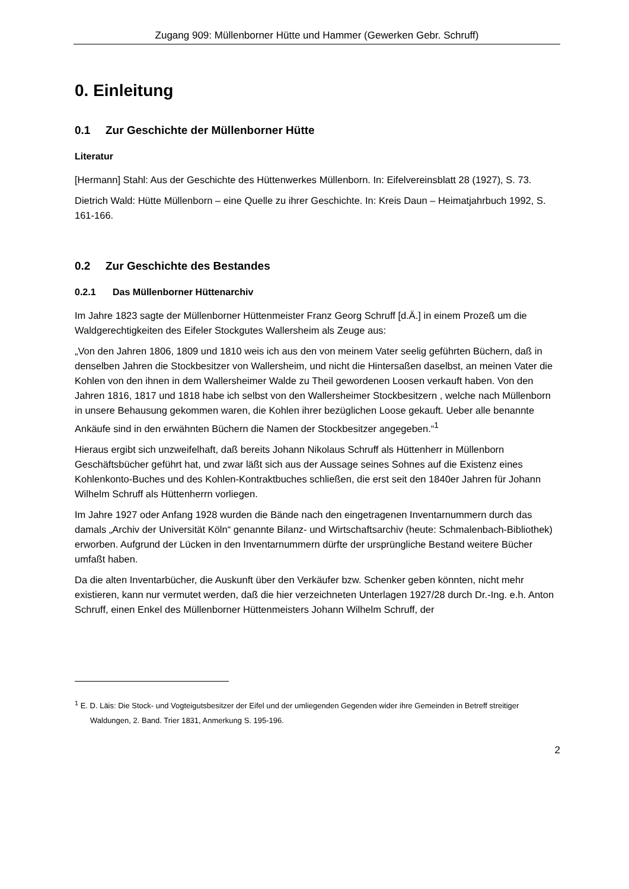Zugang 909: Müllenborner Hütte und Hammer (Gewerken Gebr. Schruff)
0. Einleitung
0.1 Zur Geschichte der Müllenborner Hütte
Literatur
[Hermann] Stahl: Aus der Geschichte des Hüttenwerkes Müllenborn. In: Eifelvereinsblatt 28 (1927), S. 73.
Dietrich Wald: Hütte Müllenborn – eine Quelle zu ihrer Geschichte. In: Kreis Daun – Heimatjahrbuch 1992, S. 161-166.
0.2 Zur Geschichte des Bestandes
0.2.1 Das Müllenborner Hüttenarchiv
Im Jahre 1823 sagte der Müllenborner Hüttenmeister Franz Georg Schruff [d.Ä.] in einem Prozeß um die Waldgerechtigkeiten des Eifeler Stockgutes Wallersheim als Zeuge aus:
„Von den Jahren 1806, 1809 und 1810 weis ich aus den von meinem Vater seelig geführten Büchern, daß in denselben Jahren die Stockbesitzer von Wallersheim, und nicht die Hintersaßen daselbst, an meinen Vater die Kohlen von den ihnen in dem Wallersheimer Walde zu Theil gewordenen Loosen verkauft haben. Von den Jahren 1816, 1817 und 1818 habe ich selbst von den Wallersheimer Stockbesitzern , welche nach Müllenborn in unsere Behausung gekommen waren, die Kohlen ihrer bezüglichen Loose gekauft. Ueber alle benannte Ankäufe sind in den erwähnten Büchern die Namen der Stockbesitzer angegeben.“<sup>1</sup>
Hieraus ergibt sich unzweifelhaft, daß bereits Johann Nikolaus Schruff als Hüttenherr in Müllenborn Geschäftsbücher geführt hat, und zwar läßt sich aus der Aussage seines Sohnes auf die Existenz eines Kohlenkonto-Buches und des Kohlen-Kontraktbuches schließen, die erst seit den 1840er Jahren für Johann Wilhelm Schruff als Hüttenherrn vorliegen.
Im Jahre 1927 oder Anfang 1928 wurden die Bände nach den eingetragenen Inventarnummern durch das damals „Archiv der Universität Köln“ genannte Bilanz- und Wirtschaftsarchiv (heute: Schmalenbach-Bibliothek) erworben. Aufgrund der Lücken in den Inventarnummern dürfte der ursprüngliche Bestand weitere Bücher umfaßt haben.
Da die alten Inventarbücher, die Auskunft über den Verkäufer bzw. Schenker geben könnten, nicht mehr existieren, kann nur vermutet werden, daß die hier verzeichneten Unterlagen 1927/28 durch Dr.-Ing. e.h. Anton Schruff, einen Enkel des Müllenborner Hüttenmeisters Johann Wilhelm Schruff, der
<sup>1</sup> E. D. Läis: Die Stock- und Vogteigutsbesitzer der Eifel und der umliegenden Gegenden wider ihre Gemeinden in Betreff streitiger Waldungen, 2. Band. Trier 1831, Anmerkung S. 195-196.
2